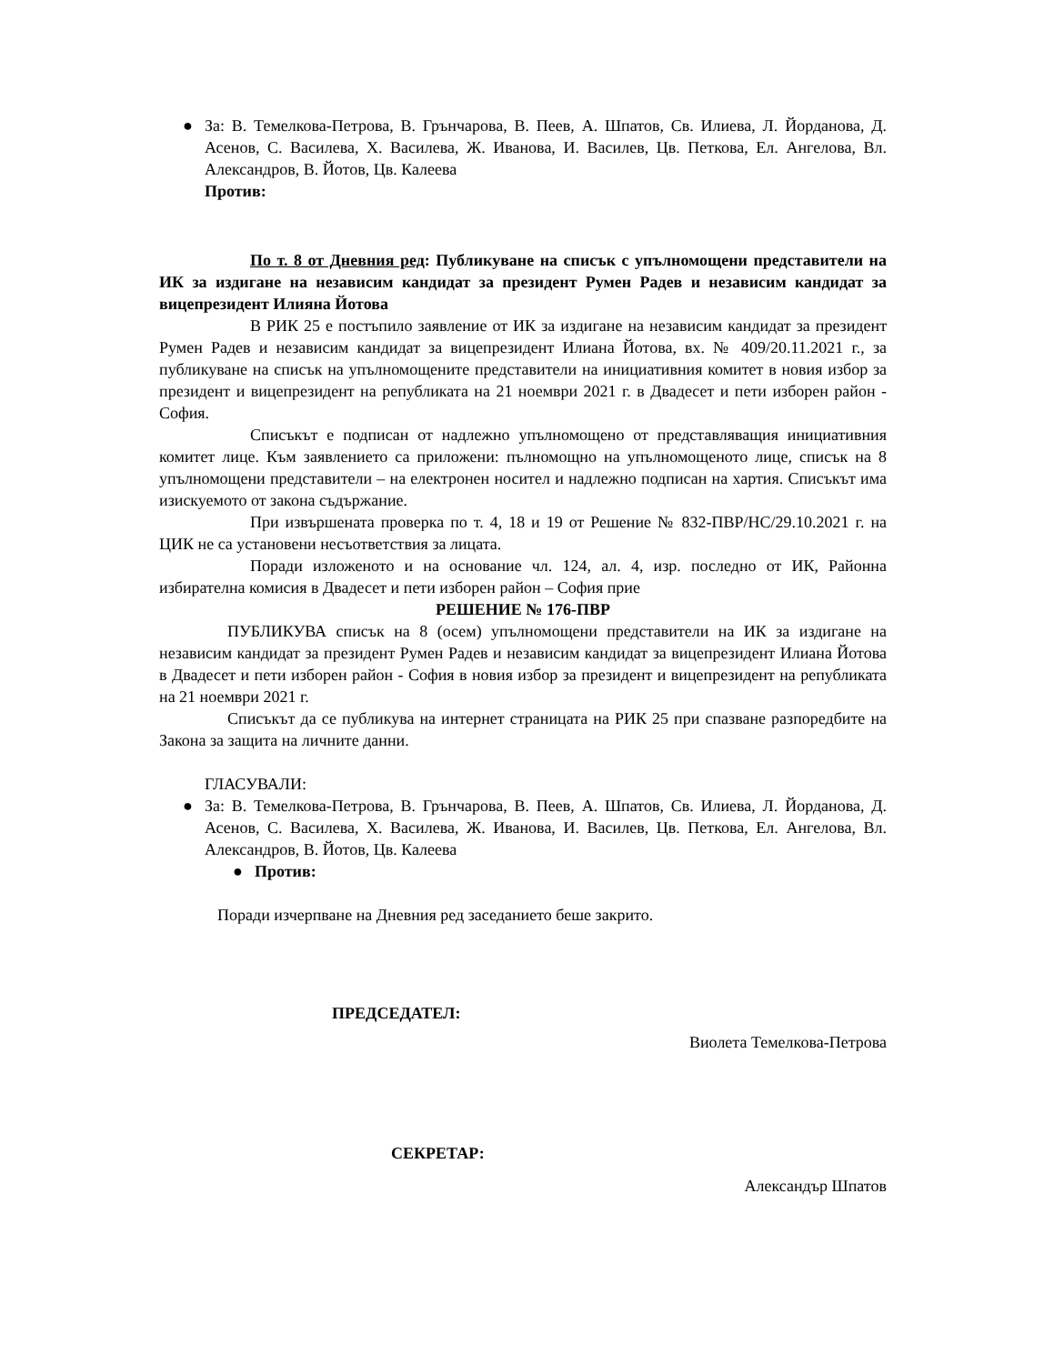● За: В. Темелкова-Петрова, В. Грънчарова, В. Пеев, А. Шпатов, Св. Илиева, Л. Йорданова, Д. Асенов, С. Василева, Х. Василева, Ж. Иванова, И. Василев, Цв. Петкова, Ел. Ангелова, Вл. Александров, В. Йотов, Цв. Калеева
Против:
По т. 8 от Дневния ред: Публикуване на списък с упълномощени представители на ИК за издигане на независим кандидат за президент Румен Радев и независим кандидат за вицепрезидент Илияна Йотова
В РИК 25 е постъпило заявление от ИК за издигане на независим кандидат за президент Румен Радев и независим кандидат за вицепрезидент Илиана Йотова, вх. № 409/20.11.2021 г., за публикуване на списък на упълномощените представители на инициативния комитет в новия избор за президент и вицепрезидент на републиката на 21 ноември 2021 г. в Двадесет и пети изборен район - София.
Списъкът е подписан от надлежно упълномощено от представляващия инициативния комитет лице. Към заявлението са приложени: пълномощно на упълномощеното лице, списък на 8 упълномощени представители – на електронен носител и надлежно подписан на хартия. Списъкът има изискуемото от закона съдържание.
При извършената проверка по т. 4, 18 и 19 от Решение № 832-ПВР/НС/29.10.2021 г. на ЦИК не са установени несъответствия за лицата.
Поради изложеното и на основание чл. 124, ал. 4, изр. последно от ИК, Районна избирателна комисия в Двадесет и пети изборен район – София прие
РЕШЕНИЕ № 176-ПВР
ПУБЛИКУВА списък на 8 (осем) упълномощени представители на ИК за издигане на независим кандидат за президент Румен Радев и независим кандидат за вицепрезидент Илиана Йотова в Двадесет и пети изборен район - София в новия избор за президент и вицепрезидент на републиката на 21 ноември 2021 г.
Списъкът да се публикува на интернет страницата на РИК 25 при спазване разпоредбите на Закона за защита на личните данни.
ГЛАСУВАЛИ:
● За: В. Темелкова-Петрова, В. Грънчарова, В. Пеев, А. Шпатов, Св. Илиева, Л. Йорданова, Д. Асенов, С. Василева, Х. Василева, Ж. Иванова, И. Василев, Цв. Петкова, Ел. Ангелова, Вл. Александров, В. Йотов, Цв. Калеева
● Против:
Поради изчерпване на Дневния ред заседанието беше закрито.
ПРЕДСЕДАТЕЛ:
Виолета Темелкова-Петрова
СЕКРЕТАР:
Александър Шпатов